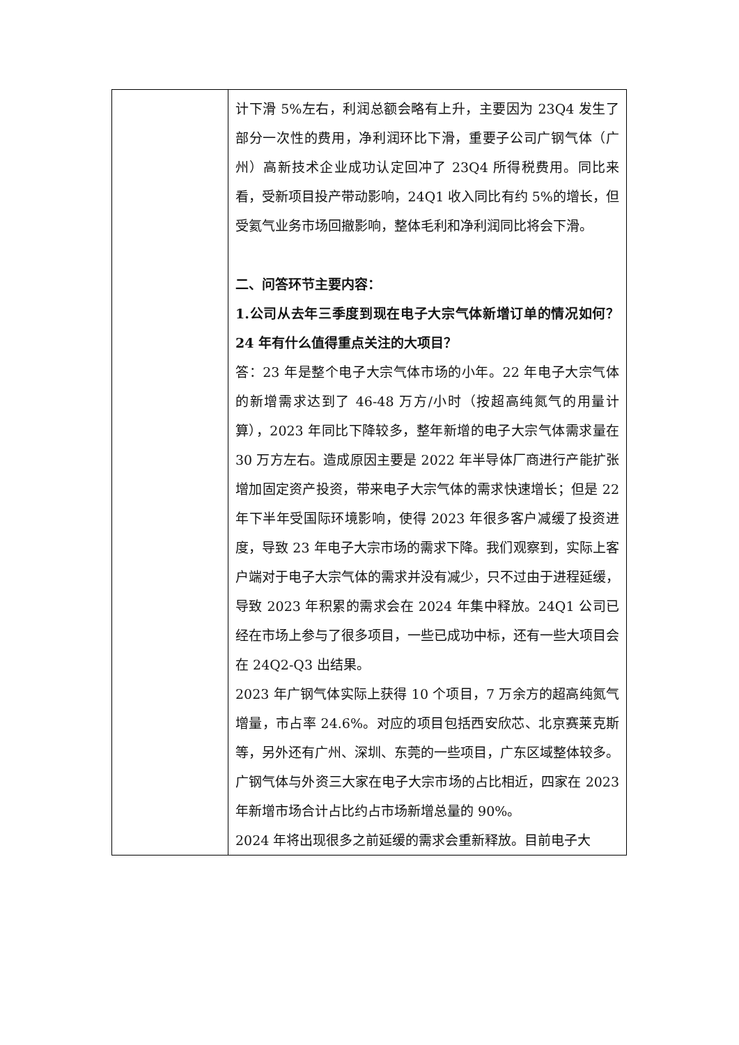| | 计下滑 5%左右，利润总额会略有上升，主要因为 23Q4 发生了部分一次性的费用，净利润环比下滑，重要子公司广钢气体（广州）高新技术企业成功认定回冲了 23Q4 所得税费用。同比来看，受新项目投产带动影响，24Q1 收入同比有约 5%的增长，但受氦气业务市场回撤影响，整体毛利和净利润同比将会下滑。 二、问答环节主要内容： 1.公司从去年三季度到现在电子大宗气体新增订单的情况如何？24 年有什么值得重点关注的大项目？ 答：23 年是整个电子大宗气体市场的小年。22 年电子大宗气体的新增需求达到了 46-48 万方/小时（按超高纯氮气的用量计算），2023 年同比下降较多，整年新增的电子大宗气体需求量在 30 万方左右。造成原因主要是 2022 年半导体厂商进行产能扩张增加固定资产投资，带来电子大宗气体的需求快速增长；但是 22 年下半年受国际环境影响，使得 2023 年很多客户减缓了投资进度，导致 23 年电子大宗市场的需求下降。我们观察到，实际上客户端对于电子大宗气体的需求并没有减少，只不过由于进程延缓，导致 2023 年积累的需求会在 2024 年集中释放。24Q1 公司已经在市场上参与了很多项目，一些已成功中标，还有一些大项目会在 24Q2-Q3 出结果。 2023 年广钢气体实际上获得 10 个项目，7 万余方的超高纯氮气增量，市占率 24.6%。对应的项目包括西安欣芯、北京赛莱克斯等，另外还有广州、深圳、东莞的一些项目，广东区域整体较多。广钢气体与外资三大家在电子大宗市场的占比相近，四家在 2023 年新增市场合计占比约占市场新增总量的 90%。 2024 年将出现很多之前延缓的需求会重新释放。目前电子大 |